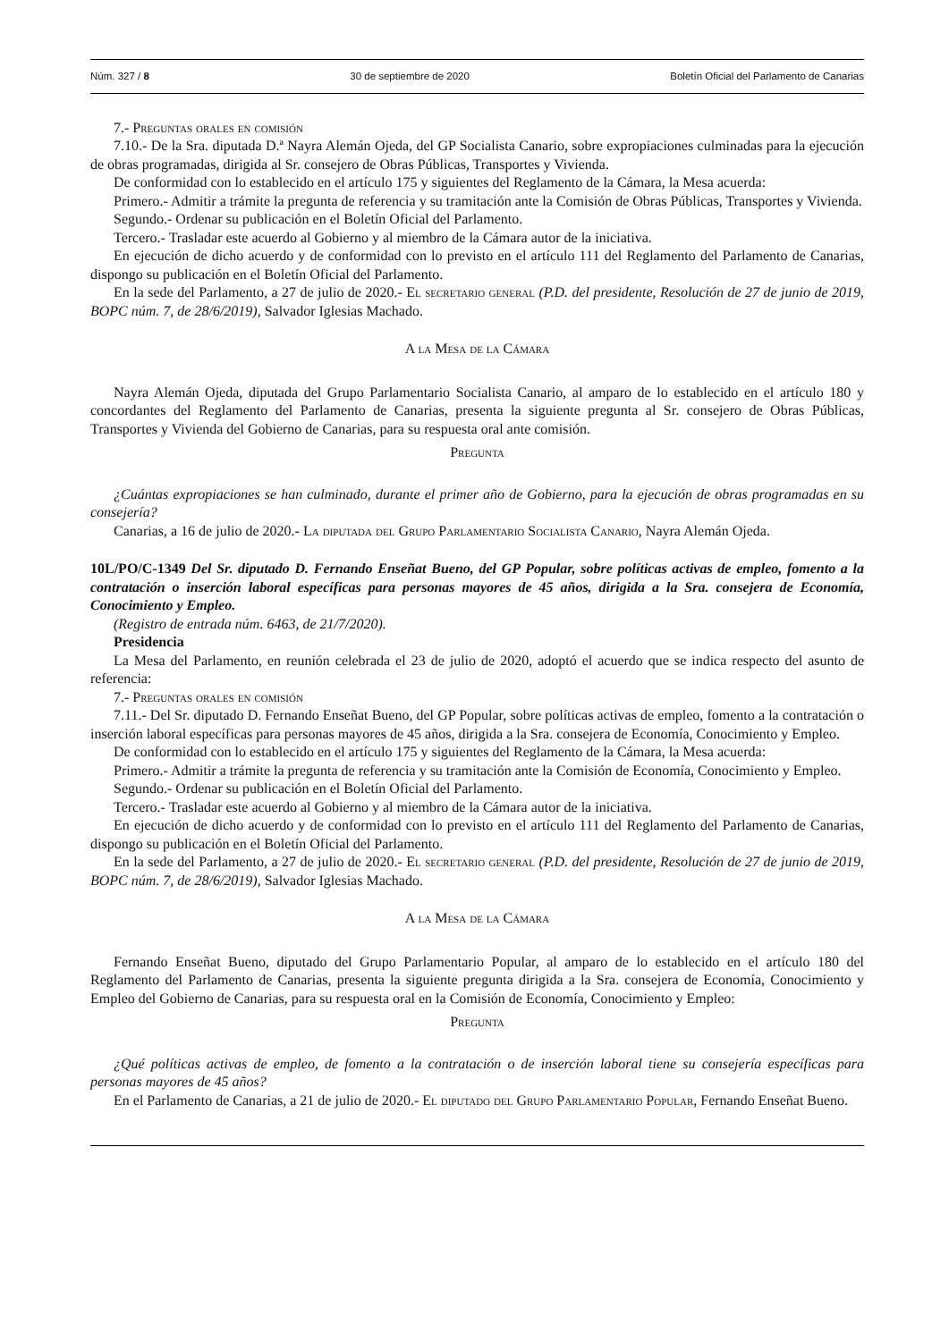Núm. 327 / 8 30 de septiembre de 2020 Boletín Oficial del Parlamento de Canarias
7.- Preguntas orales en comisión
7.10.- De la Sra. diputada D.ª Nayra Alemán Ojeda, del GP Socialista Canario, sobre expropiaciones culminadas para la ejecución de obras programadas, dirigida al Sr. consejero de Obras Públicas, Transportes y Vivienda.
De conformidad con lo establecido en el artículo 175 y siguientes del Reglamento de la Cámara, la Mesa acuerda:
Primero.- Admitir a trámite la pregunta de referencia y su tramitación ante la Comisión de Obras Públicas, Transportes y Vivienda.
Segundo.- Ordenar su publicación en el Boletín Oficial del Parlamento.
Tercero.- Trasladar este acuerdo al Gobierno y al miembro de la Cámara autor de la iniciativa.
En ejecución de dicho acuerdo y de conformidad con lo previsto en el artículo 111 del Reglamento del Parlamento de Canarias, dispongo su publicación en el Boletín Oficial del Parlamento.
En la sede del Parlamento, a 27 de julio de 2020.- El secretario general (P.D. del presidente, Resolución de 27 de junio de 2019, BOPC núm. 7, de 28/6/2019), Salvador Iglesias Machado.
A la Mesa de la Cámara
Nayra Alemán Ojeda, diputada del Grupo Parlamentario Socialista Canario, al amparo de lo establecido en el artículo 180 y concordantes del Reglamento del Parlamento de Canarias, presenta la siguiente pregunta al Sr. consejero de Obras Públicas, Transportes y Vivienda del Gobierno de Canarias, para su respuesta oral ante comisión.
Pregunta
¿Cuántas expropiaciones se han culminado, durante el primer año de Gobierno, para la ejecución de obras programadas en su consejería?
Canarias, a 16 de julio de 2020.- La diputada del Grupo Parlamentario Socialista Canario, Nayra Alemán Ojeda.
10L/PO/C-1349 Del Sr. diputado D. Fernando Enseñat Bueno, del GP Popular, sobre políticas activas de empleo, fomento a la contratación o inserción laboral específicas para personas mayores de 45 años, dirigida a la Sra. consejera de Economía, Conocimiento y Empleo.
(Registro de entrada núm. 6463, de 21/7/2020).
Presidencia
La Mesa del Parlamento, en reunión celebrada el 23 de julio de 2020, adoptó el acuerdo que se indica respecto del asunto de referencia:
7.- Preguntas orales en comisión
7.11.- Del Sr. diputado D. Fernando Enseñat Bueno, del GP Popular, sobre políticas activas de empleo, fomento a la contratación o inserción laboral específicas para personas mayores de 45 años, dirigida a la Sra. consejera de Economía, Conocimiento y Empleo.
De conformidad con lo establecido en el artículo 175 y siguientes del Reglamento de la Cámara, la Mesa acuerda:
Primero.- Admitir a trámite la pregunta de referencia y su tramitación ante la Comisión de Economía, Conocimiento y Empleo.
Segundo.- Ordenar su publicación en el Boletín Oficial del Parlamento.
Tercero.- Trasladar este acuerdo al Gobierno y al miembro de la Cámara autor de la iniciativa.
En ejecución de dicho acuerdo y de conformidad con lo previsto en el artículo 111 del Reglamento del Parlamento de Canarias, dispongo su publicación en el Boletín Oficial del Parlamento.
En la sede del Parlamento, a 27 de julio de 2020.- El secretario general (P.D. del presidente, Resolución de 27 de junio de 2019, BOPC núm. 7, de 28/6/2019), Salvador Iglesias Machado.
A la Mesa de la Cámara
Fernando Enseñat Bueno, diputado del Grupo Parlamentario Popular, al amparo de lo establecido en el artículo 180 del Reglamento del Parlamento de Canarias, presenta la siguiente pregunta dirigida a la Sra. consejera de Economía, Conocimiento y Empleo del Gobierno de Canarias, para su respuesta oral en la Comisión de Economía, Conocimiento y Empleo:
Pregunta
¿Qué políticas activas de empleo, de fomento a la contratación o de inserción laboral tiene su consejería específicas para personas mayores de 45 años?
En el Parlamento de Canarias, a 21 de julio de 2020.- El diputado del Grupo Parlamentario Popular, Fernando Enseñat Bueno.